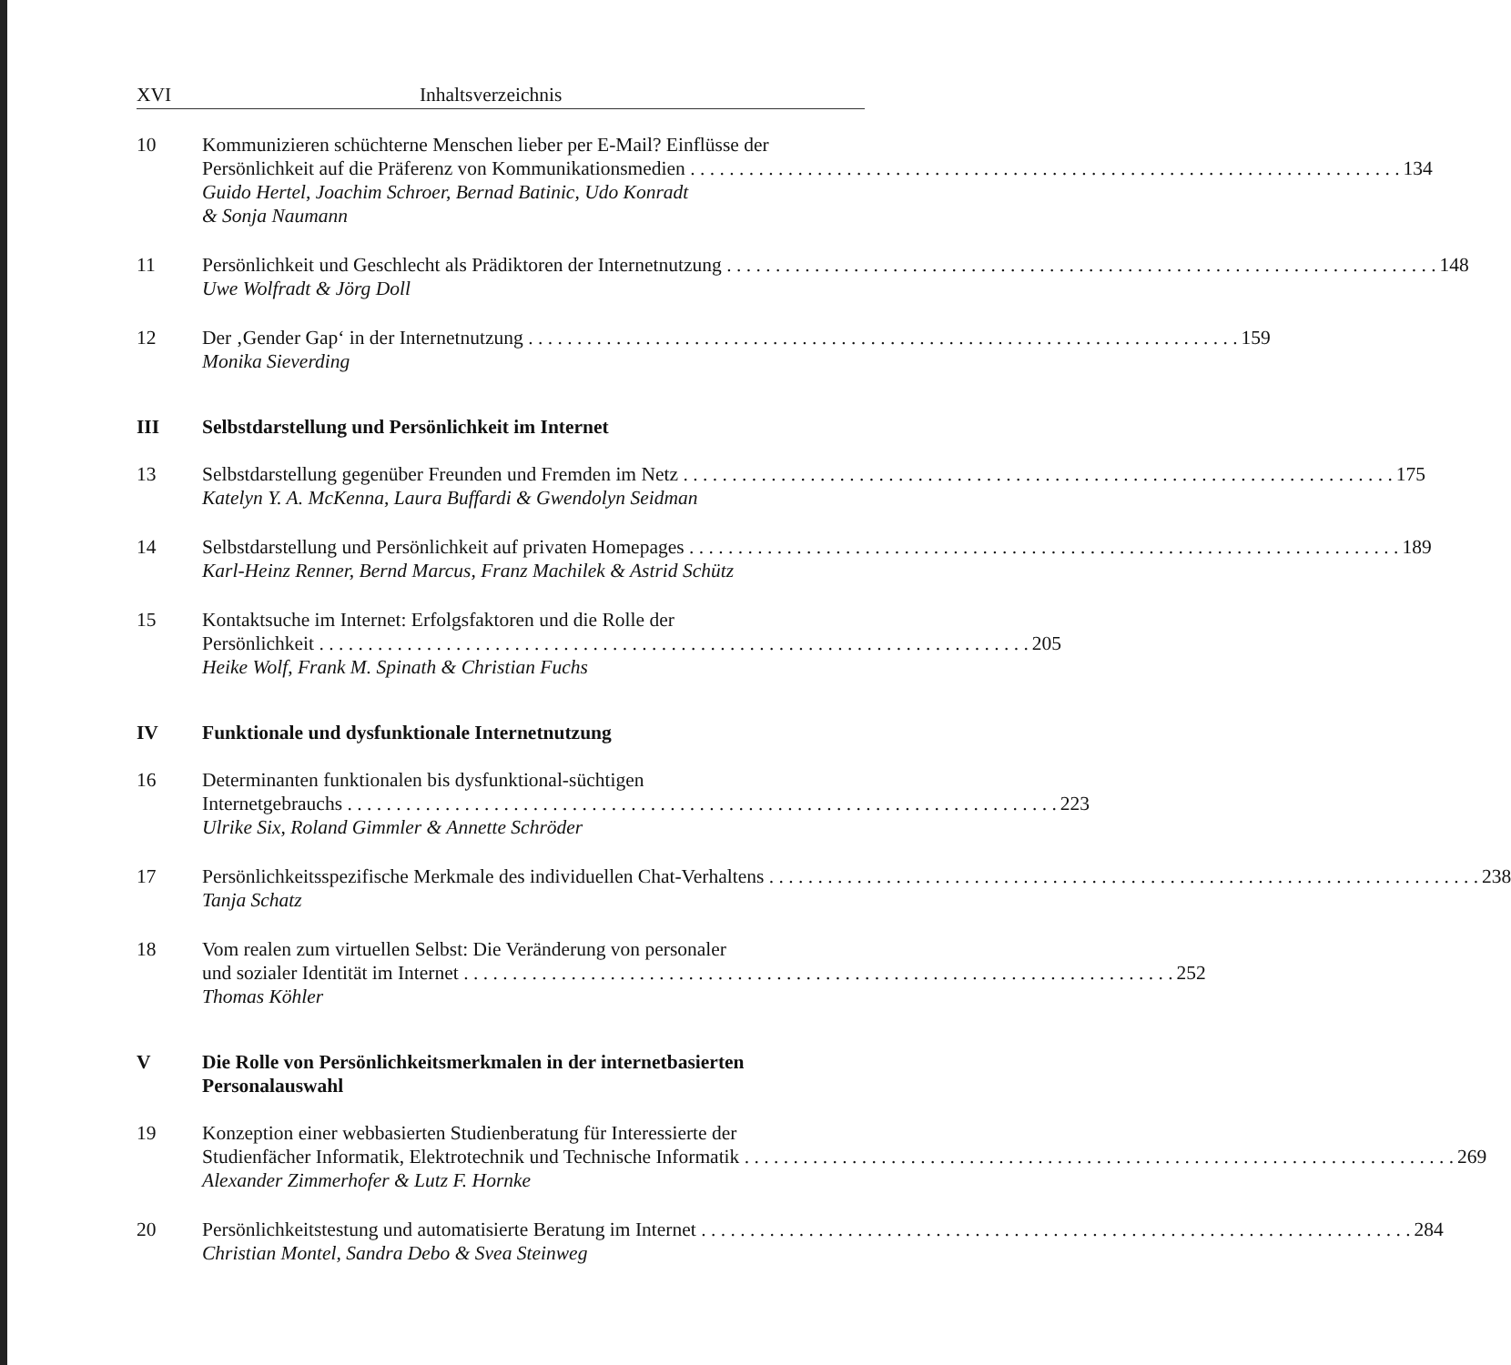XVI Inhaltsverzeichnis
10 Kommunizieren schüchterne Menschen lieber per E-Mail? Einflüsse der
Persönlichkeit auf die Präferenz von Kommunikationsmedien 134
Guido Hertel, Joachim Schroer, Bernad Batinic, Udo Konradt
& Sonja Naumann
11 Persönlichkeit und Geschlecht als Prädiktoren der Internetnutzung 148
Uwe Wolfradt & Jörg Doll
12 Der ‚Gender Gap‘ in der Internetnutzung 159
Monika Sieverding
III Selbstdarstellung und Persönlichkeit im Internet
13 Selbstdarstellung gegenüber Freunden und Fremden im Netz 175
Katelyn Y. A. McKenna, Laura Buffardi & Gwendolyn Seidman
14 Selbstdarstellung und Persönlichkeit auf privaten Homepages 189
Karl-Heinz Renner, Bernd Marcus, Franz Machilek & Astrid Schütz
15 Kontaktsuche im Internet: Erfolgsfaktoren und die Rolle der
Persönlichkeit 205
Heike Wolf, Frank M. Spinath & Christian Fuchs
IV Funktionale und dysfunktionale Internetnutzung
16 Determinanten funktionalen bis dysfunktional-süchtigen
Internetgebrauchs 223
Ulrike Six, Roland Gimmler & Annette Schröder
17 Persönlichkeitsspezifische Merkmale des individuellen Chat-Verhaltens 238
Tanja Schatz
18 Vom realen zum virtuellen Selbst: Die Veränderung von personaler
und sozialer Identität im Internet 252
Thomas Köhler
V Die Rolle von Persönlichkeitsmerkmalen in der internetbasierten
Personalauswahl
19 Konzeption einer webbasierten Studienberatung für Interessierte der
Studienfächer Informatik, Elektrotechnik und Technische Informatik 269
Alexander Zimmerhofer & Lutz F. Hornke
20 Persönlichkeitstestung und automatisierte Beratung im Internet 284
Christian Montel, Sandra Debo & Svea Steinweg